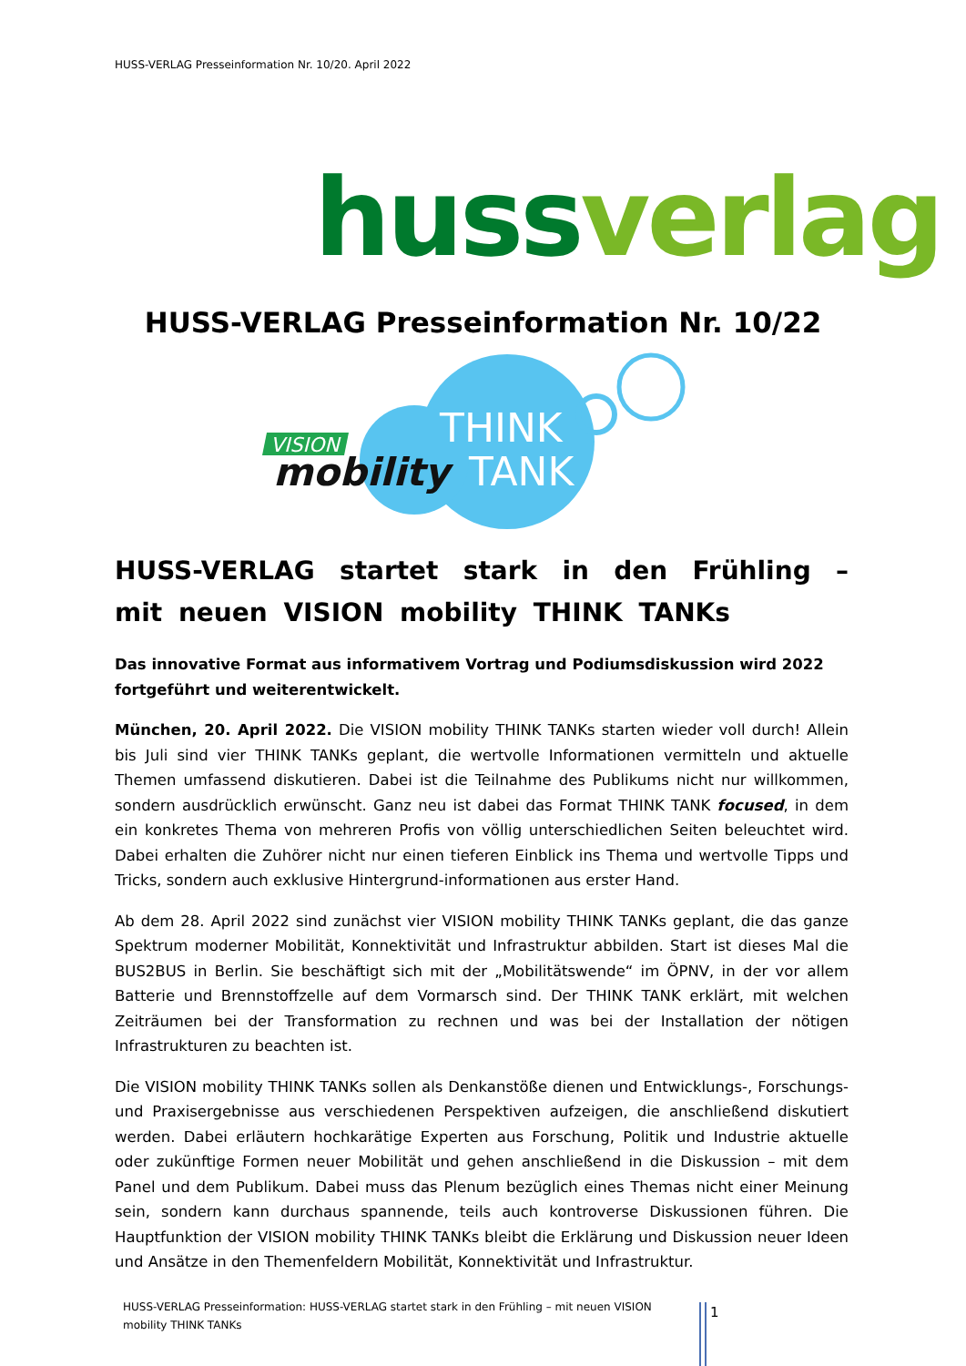HUSS-VERLAG Presseinformation Nr. 10/20. April 2022
huss verlag
HUSS-VERLAG Presseinformation Nr. 10/22
VISION
mobility
THINK
TANK
HUSS-VERLAG startet stark in den Frühling – mit neuen VISION mobility THINK TANKs
Das innovative Format aus informativem Vortrag und Podiumsdiskussion wird 2022 fortgeführt und weiterentwickelt.
München, 20. April 2022. Die VISION mobility THINK TANKs starten wieder voll durch! Allein bis Juli sind vier THINK TANKs geplant, die wertvolle Informationen vermitteln und aktuelle Themen umfassend diskutieren. Dabei ist die Teilnahme des Publikums nicht nur willkommen, sondern ausdrücklich erwünscht. Ganz neu ist dabei das Format THINK TANK focused, in dem ein konkretes Thema von mehreren Profis von völlig unterschiedlichen Seiten beleuchtet wird. Dabei erhalten die Zuhörer nicht nur einen tieferen Einblick ins Thema und wertvolle Tipps und Tricks, sondern auch exklusive Hintergrund-informationen aus erster Hand.
Ab dem 28. April 2022 sind zunächst vier VISION mobility THINK TANKs geplant, die das ganze Spektrum moderner Mobilität, Konnektivität und Infrastruktur abbilden. Start ist dieses Mal die BUS2BUS in Berlin. Sie beschäftigt sich mit der „Mobilitätswende“ im ÖPNV, in der vor allem Batterie und Brennstoffzelle auf dem Vormarsch sind. Der THINK TANK erklärt, mit welchen Zeiträumen bei der Transformation zu rechnen und was bei der Installation der nötigen Infrastrukturen zu beachten ist.
Die VISION mobility THINK TANKs sollen als Denkanstöße dienen und Entwicklungs-, Forschungs- und Praxisergebnisse aus verschiedenen Perspektiven aufzeigen, die anschließend diskutiert werden. Dabei erläutern hochkarätige Experten aus Forschung, Politik und Industrie aktuelle oder zukünftige Formen neuer Mobilität und gehen anschließend in die Diskussion – mit dem Panel und dem Publikum. Dabei muss das Plenum bezüglich eines Themas nicht einer Meinung sein, sondern kann durchaus spannende, teils auch kontroverse Diskussionen führen. Die Hauptfunktion der VISION mobility THINK TANKs bleibt die Erklärung und Diskussion neuer Ideen und Ansätze in den Themenfeldern Mobilität, Konnektivität und Infrastruktur.
HUSS-VERLAG Presseinformation: HUSS-VERLAG startet stark in den Frühling – mit neuen VISION mobility THINK TANKs
1